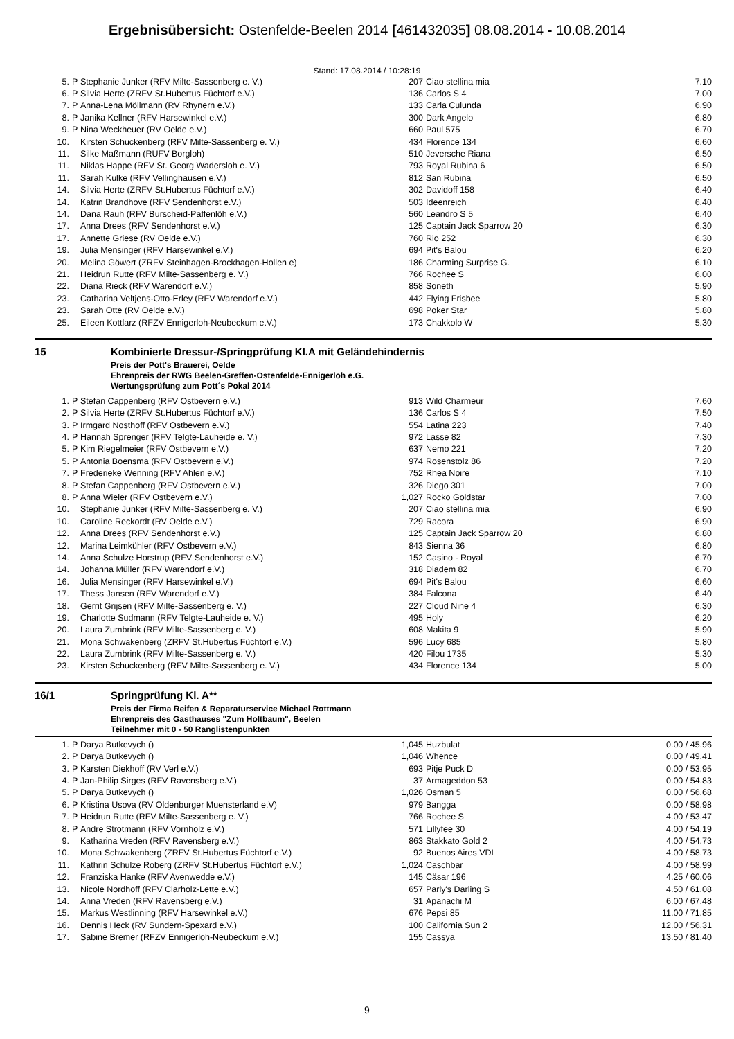Ergebnisübersicht: Ostenfelde-Beelen 2014 [461432035] 08.08.2014 - 10.08.2014
Stand: 17.08.2014 / 10:28:19
| 5. | P | Stephanie Junker (RFV Milte-Sassenberg e. V.) | 207 | Ciao stellina mia | 7.10 |
| 6. | P | Silvia Herte (ZRFV St.Hubertus Füchtorf e.V.) | 136 | Carlos S 4 | 7.00 |
| 7. | P | Anna-Lena Möllmann (RV Rhynern e.V.) | 133 | Carla Culunda | 6.90 |
| 8. | P | Janika Kellner (RFV Harsewinkel e.V.) | 300 | Dark Angelo | 6.80 |
| 9. | P | Nina Weckheuer (RV Oelde e.V.) | 660 | Paul 575 | 6.70 |
| 10. | | Kirsten Schuckenberg (RFV Milte-Sassenberg e. V.) | 434 | Florence 134 | 6.60 |
| 11. | | Silke Maßmann (RUFV Borgloh) | 510 | Jeversche Riana | 6.50 |
| 11. | | Niklas Happe (RFV St. Georg Wadersloh e. V.) | 793 | Royal Rubina 6 | 6.50 |
| 11. | | Sarah Kulke (RFV Vellinghausen e.V.) | 812 | San Rubina | 6.50 |
| 14. | | Silvia Herte (ZRFV St.Hubertus Füchtorf e.V.) | 302 | Davidoff 158 | 6.40 |
| 14. | | Katrin Brandhove (RFV Sendenhorst e.V.) | 503 | Ideenreich | 6.40 |
| 14. | | Dana Rauh (RFV Burscheid-Paffenlöh e.V.) | 560 | Leandro S 5 | 6.40 |
| 17. | | Anna Drees (RFV Sendenhorst e.V.) | 125 | Captain Jack Sparrow 20 | 6.30 |
| 17. | | Annette Griese (RV Oelde e.V.) | 760 | Rio 252 | 6.30 |
| 19. | | Julia Mensinger (RFV Harsewinkel e.V.) | 694 | Pit's Balou | 6.20 |
| 20. | | Melina Göwert (ZRFV Steinhagen-Brockhagen-Hollen e) | 186 | Charming Surprise G. | 6.10 |
| 21. | | Heidrun Rutte (RFV Milte-Sassenberg e. V.) | 766 | Rochee S | 6.00 |
| 22. | | Diana Rieck (RFV Warendorf e.V.) | 858 | Soneth | 5.90 |
| 23. | | Catharina Veltjens-Otto-Erley (RFV Warendorf e.V.) | 442 | Flying Frisbee | 5.80 |
| 23. | | Sarah Otte (RV Oelde e.V.) | 698 | Poker Star | 5.80 |
| 25. | | Eileen Kottlarz (RFZV Ennigerloh-Neubeckum e.V.) | 173 | Chakkolo W | 5.30 |
15 Kombinierte Dressur-/Springprüfung Kl.A mit Geländehindernis
Preis der Pott's Brauerei, Oelde
Ehrenpreis der RWG Beelen-Greffen-Ostenfelde-Ennigerloh e.G.
Wertungsprüfung zum Pott´s Pokal 2014
| 1. | P | Stefan Cappenberg (RFV Ostbevern e.V.) | 913 | Wild Charmeur | 7.60 |
| 2. | P | Silvia Herte (ZRFV St.Hubertus Füchtorf e.V.) | 136 | Carlos S 4 | 7.50 |
| 3. | P | Irmgard Nosthoff (RFV Ostbevern e.V.) | 554 | Latina 223 | 7.40 |
| 4. | P | Hannah Sprenger (RFV Telgte-Lauheide e. V.) | 972 | Lasse 82 | 7.30 |
| 5. | P | Kim Riegelmeier (RFV Ostbevern e.V.) | 637 | Nemo 221 | 7.20 |
| 5. | P | Antonia Boensma (RFV Ostbevern e.V.) | 974 | Rosenstolz 86 | 7.20 |
| 7. | P | Frederieke Wenning (RFV Ahlen e.V.) | 752 | Rhea Noire | 7.10 |
| 8. | P | Stefan Cappenberg (RFV Ostbevern e.V.) | 326 | Diego 301 | 7.00 |
| 8. | P | Anna Wieler (RFV Ostbevern e.V.) | 1,027 | Rocko Goldstar | 7.00 |
| 10. | | Stephanie Junker (RFV Milte-Sassenberg e. V.) | 207 | Ciao stellina mia | 6.90 |
| 10. | | Caroline Reckordt (RV Oelde e.V.) | 729 | Racora | 6.90 |
| 12. | | Anna Drees (RFV Sendenhorst e.V.) | 125 | Captain Jack Sparrow 20 | 6.80 |
| 12. | | Marina Leimkühler (RFV Ostbevern e.V.) | 843 | Sienna 36 | 6.80 |
| 14. | | Anna Schulze Horstrup (RFV Sendenhorst e.V.) | 152 | Casino - Royal | 6.70 |
| 14. | | Johanna Müller (RFV Warendorf e.V.) | 318 | Diadem 82 | 6.70 |
| 16. | | Julia Mensinger (RFV Harsewinkel e.V.) | 694 | Pit's Balou | 6.60 |
| 17. | | Thess Jansen (RFV Warendorf e.V.) | 384 | Falcona | 6.40 |
| 18. | | Gerrit Grijsen (RFV Milte-Sassenberg e. V.) | 227 | Cloud Nine 4 | 6.30 |
| 19. | | Charlotte Sudmann (RFV Telgte-Lauheide e. V.) | 495 | Holy | 6.20 |
| 20. | | Laura Zumbrink (RFV Milte-Sassenberg e. V.) | 608 | Makita 9 | 5.90 |
| 21. | | Mona Schwakenberg (ZRFV St.Hubertus Füchtorf e.V.) | 596 | Lucy 685 | 5.80 |
| 22. | | Laura Zumbrink (RFV Milte-Sassenberg e. V.) | 420 | Filou 1735 | 5.30 |
| 23. | | Kirsten Schuckenberg (RFV Milte-Sassenberg e. V.) | 434 | Florence 134 | 5.00 |
16/1 Springprüfung Kl. A**
Preis der Firma Reifen & Reparaturservice Michael Rottmann
Ehrenpreis des Gasthauses "Zum Holtbaum", Beelen
Teilnehmer mit 0 - 50 Ranglistenpunkten
| 1. | P | Darya Butkevych () | 1,045 | Huzbulat | 0.00 / 45.96 |
| 2. | P | Darya Butkevych () | 1,046 | Whence | 0.00 / 49.41 |
| 3. | P | Karsten Diekhoff (RV Verl e.V.) | 693 | Pitje Puck D | 0.00 / 53.95 |
| 4. | P | Jan-Philip Sirges (RFV Ravensberg e.V.) | 37 | Armageddon 53 | 0.00 / 54.83 |
| 5. | P | Darya Butkevych () | 1,026 | Osman 5 | 0.00 / 56.68 |
| 6. | P | Kristina Usova (RV Oldenburger Muensterland e.V) | 979 | Bangga | 0.00 / 58.98 |
| 7. | P | Heidrun Rutte (RFV Milte-Sassenberg e. V.) | 766 | Rochee S | 4.00 / 53.47 |
| 8. | P | Andre Strotmann (RFV Vornholz e.V.) | 571 | Lillyfee 30 | 4.00 / 54.19 |
| 9. | | Katharina Vreden (RFV Ravensberg e.V.) | 863 | Stakkato Gold 2 | 4.00 / 54.73 |
| 10. | | Mona Schwakenberg (ZRFV St.Hubertus Füchtorf e.V.) | 92 | Buenos Aires VDL | 4.00 / 58.73 |
| 11. | | Kathrin Schulze Roberg (ZRFV St.Hubertus Füchtorf e.V.) | 1,024 | Caschbar | 4.00 / 58.99 |
| 12. | | Franziska Hanke (RFV Avenwedde e.V.) | 145 | Cäsar 196 | 4.25 / 60.06 |
| 13. | | Nicole Nordhoff (RFV Clarholz-Lette e.V.) | 657 | Parly's Darling S | 4.50 / 61.08 |
| 14. | | Anna Vreden (RFV Ravensberg e.V.) | 31 | Apanachi M | 6.00 / 67.48 |
| 15. | | Markus Westlinning (RFV Harsewinkel e.V.) | 676 | Pepsi 85 | 11.00 / 71.85 |
| 16. | | Dennis Heck (RV Sundern-Spexard e.V.) | 100 | California Sun 2 | 12.00 / 56.31 |
| 17. | | Sabine Bremer (RFZV Ennigerloh-Neubeckum e.V.) | 155 | Cassya | 13.50 / 81.40 |
9